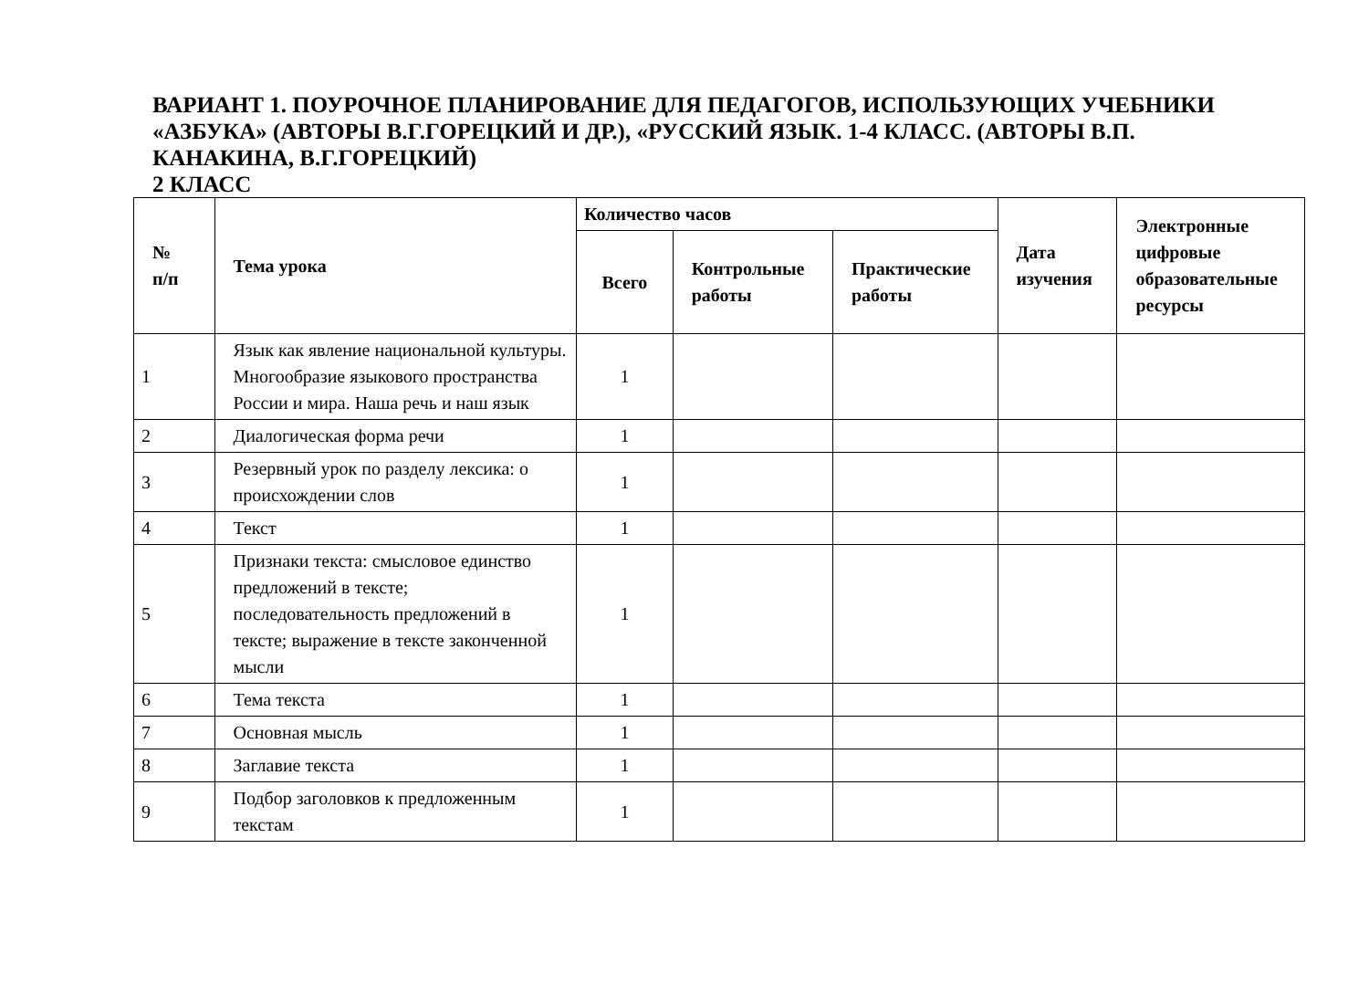ВАРИАНТ 1. ПОУРОЧНОЕ ПЛАНИРОВАНИЕ ДЛЯ ПЕДАГОГОВ, ИСПОЛЬЗУЮЩИХ УЧЕБНИКИ «АЗБУКА» (АВТОРЫ В.Г.ГОРЕЦКИЙ И ДР.), «РУССКИЙ ЯЗЫК. 1-4 КЛАСС. (АВТОРЫ В.П. КАНАКИНА, В.Г.ГОРЕЦКИЙ)
2 КЛАСС
| № п/п | Тема урока | Количество часов | | | Дата изучения | Электронные цифровые образовательные ресурсы |
| --- | --- | --- | --- | --- | --- | --- |
| | | Всего | Контрольные работы | Практические работы | | |
| 1 | Язык как явление национальной культуры. Многообразие языкового пространства России и мира. Наша речь и наш язык | 1 | | | | |
| 2 | Диалогическая форма речи | 1 | | | | |
| 3 | Резервный урок по разделу лексика: о происхождении слов | 1 | | | | |
| 4 | Текст | 1 | | | | |
| 5 | Признаки текста: смысловое единство предложений в тексте; последовательность предложений в тексте; выражение в тексте законченной мысли | 1 | | | | |
| 6 | Тема текста | 1 | | | | |
| 7 | Основная мысль | 1 | | | | |
| 8 | Заглавие текста | 1 | | | | |
| 9 | Подбор заголовков к предложенным текстам | 1 | | | | |